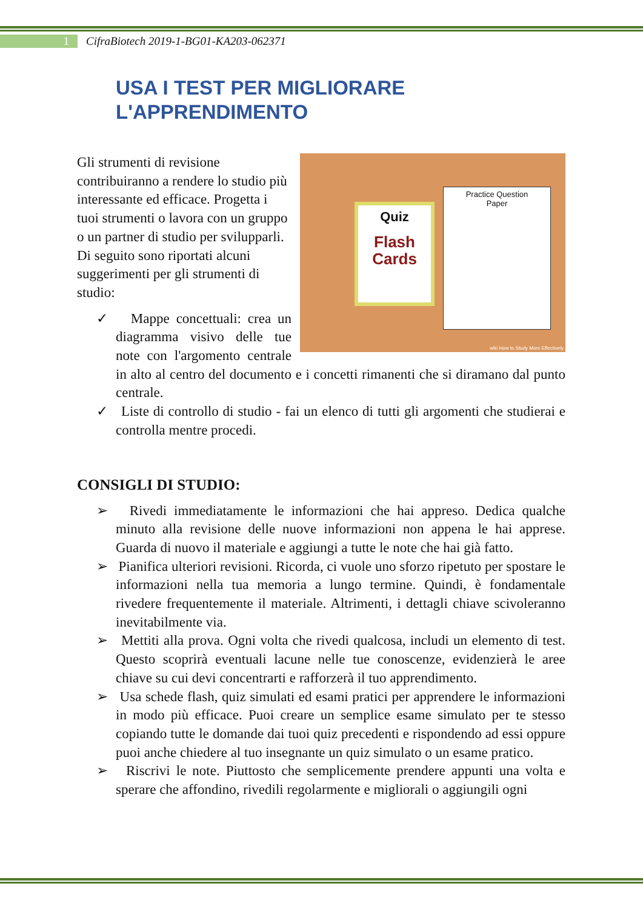1 CifraBiotech 2019-1-BG01-KA203-062371
USA I TEST PER MIGLIORARE
L'APPRENDIMENTO
Quiz
Flash
Cards
Practice Question
Paper
wiki How to Study More Effectively
Gli strumenti di revisione contribuiranno a rendere lo studio più interessante ed efficace. Progetta i tuoi strumenti o lavora con un gruppo o un partner di studio per svilupparli. Di seguito sono riportati alcuni suggerimenti per gli strumenti di studio:
✓ Mappe concettuali: crea un diagramma visivo delle tue note con l'argomento centrale in alto al centro del documento e i concetti rimanenti che si diramano dal punto centrale.
✓ Liste di controllo di studio - fai un elenco di tutti gli argomenti che studierai e controlla mentre procedi.
CONSIGLI DI STUDIO:
➢ Rivedi immediatamente le informazioni che hai appreso. Dedica qualche minuto alla revisione delle nuove informazioni non appena le hai apprese. Guarda di nuovo il materiale e aggiungi a tutte le note che hai già fatto.
➢ Pianifica ulteriori revisioni. Ricorda, ci vuole uno sforzo ripetuto per spostare le informazioni nella tua memoria a lungo termine. Quindi, è fondamentale rivedere frequentemente il materiale. Altrimenti, i dettagli chiave scivoleranno inevitabilmente via.
➢ Mettiti alla prova. Ogni volta che rivedi qualcosa, includi un elemento di test. Questo scoprirà eventuali lacune nelle tue conoscenze, evidenzierà le aree chiave su cui devi concentrarti e rafforzerà il tuo apprendimento.
➢ Usa schede flash, quiz simulati ed esami pratici per apprendere le informazioni in modo più efficace. Puoi creare un semplice esame simulato per te stesso copiando tutte le domande dai tuoi quiz precedenti e rispondendo ad essi oppure puoi anche chiedere al tuo insegnante un quiz simulato o un esame pratico.
➢ Riscrivi le note. Piuttosto che semplicemente prendere appunti una volta e sperare che affondino, rivedili regolarmente e migliorali o aggiungili ogni